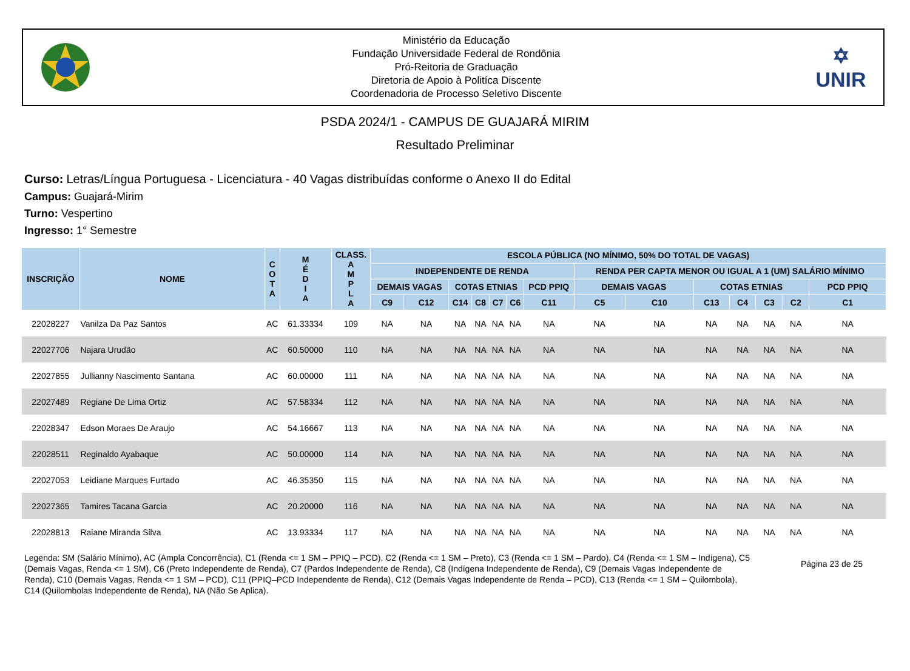Ministério da Educação
Fundação Universidade Federal de Rondônia
Pró-Reitoria de Graduação
Diretoria de Apoio à Politíca Discente
Coordenadoria de Processo Seletivo Discente
✡
UNIR
PSDA 2024/1 - CAMPUS DE GUAJARÁ MIRIM
Resultado Preliminar
Curso: Letras/Língua Portuguesa - Licenciatura - 40 Vagas distribuídas conforme o Anexo II do Edital
Campus: Guajará-Mirim
Turno: Vespertino
Ingresso: 1° Semestre
| INSCRIÇÃO | NOME | C O T A | M É D I A | CLASS. A M P L A | ESCOLA PÚBLICA (NO MÍNIMO, 50% DO TOTAL DE VAGAS) | | | | | | | | | | | | | |
| --- | --- | --- | --- | --- | --- | --- | --- | --- | --- | --- | --- | --- | --- | --- | --- | --- | --- | --- |
| | | | | | INDEPENDENTE DE RENDA | | | | | | | RENDA PER CAPTA MENOR OU IGUAL A 1 (UM) SALÁRIO MÍNIMO | | | | | | |
| | | | | | DEMAIS VAGAS | | COTAS ETNIAS | | | | PCD PPIQ | DEMAIS VAGAS | | COTAS ETNIAS | | | | PCD PPIQ |
| | | | | | C9 | C12 | C14 | C8 | C7 | C6 | C11 | C5 | C10 | C13 | C4 | C3 | C2 | C1 |
| 22028227 | Vanilza Da Paz Santos | AC | 61.33334 | 109 | NA | NA | NA | NA | NA | NA | NA | NA | NA | NA | NA | NA | NA | NA |
| 22027706 | Najara Urudão | AC | 60.50000 | 110 | NA | NA | NA | NA | NA | NA | NA | NA | NA | NA | NA | NA | NA | NA |
| 22027855 | Jullianny Nascimento Santana | AC | 60.00000 | 111 | NA | NA | NA | NA | NA | NA | NA | NA | NA | NA | NA | NA | NA | NA |
| 22027489 | Regiane De Lima Ortiz | AC | 57.58334 | 112 | NA | NA | NA | NA | NA | NA | NA | NA | NA | NA | NA | NA | NA | NA |
| 22028347 | Edson Moraes De Araujo | AC | 54.16667 | 113 | NA | NA | NA | NA | NA | NA | NA | NA | NA | NA | NA | NA | NA | NA |
| 22028511 | Reginaldo Ayabaque | AC | 50.00000 | 114 | NA | NA | NA | NA | NA | NA | NA | NA | NA | NA | NA | NA | NA | NA |
| 22027053 | Leidiane Marques Furtado | AC | 46.35350 | 115 | NA | NA | NA | NA | NA | NA | NA | NA | NA | NA | NA | NA | NA | NA |
| 22027365 | Tamires Tacana Garcia | AC | 20.20000 | 116 | NA | NA | NA | NA | NA | NA | NA | NA | NA | NA | NA | NA | NA | NA |
| 22028813 | Raiane Miranda Silva | AC | 13.93334 | 117 | NA | NA | NA | NA | NA | NA | NA | NA | NA | NA | NA | NA | NA | NA |
Legenda: SM (Salário Mínimo), AC (Ampla Concorrência), C1 (Renda <= 1 SM – PPIQ – PCD), C2 (Renda <= 1 SM – Preto), C3 (Renda <= 1 SM – Pardo), C4 (Renda <= 1 SM – Indígena), C5 (Demais Vagas, Renda <= 1 SM), C6 (Preto Independente de Renda), C7 (Pardos Independente de Renda), C8 (Indígena Independente de Renda), C9 (Demais Vagas Independente de Renda), C10 (Demais Vagas, Renda <= 1 SM – PCD), C11 (PPIQ–PCD Independente de Renda), C12 (Demais Vagas Independente de Renda – PCD), C13 (Renda <= 1 SM – Quilombola), C14 (Quilombolas Independente de Renda), NA (Não Se Aplica).
Página 23 de 25